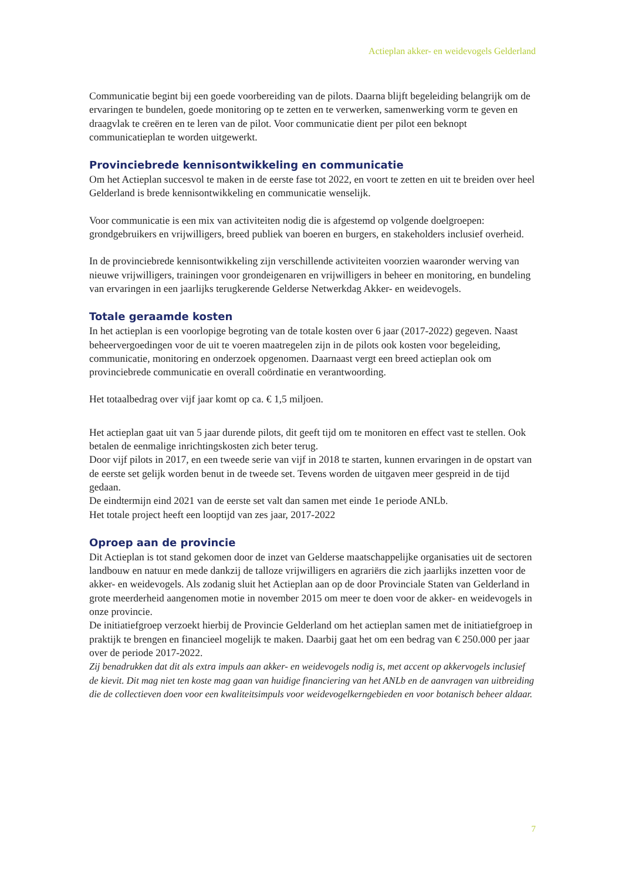Actieplan akker- en weidevogels Gelderland
Communicatie begint bij een goede voorbereiding van de pilots. Daarna blijft begeleiding belangrijk om de ervaringen te bundelen, goede monitoring op te zetten en te verwerken, samenwerking vorm te geven en draagvlak te creëren en te leren van de pilot. Voor communicatie dient per pilot een beknopt communicatieplan te worden uitgewerkt.
Provinciebrede kennisontwikkeling en communicatie
Om het Actieplan succesvol te maken in de eerste fase tot 2022, en voort te zetten en uit te breiden over heel Gelderland is brede kennisontwikkeling en communicatie wenselijk.
Voor communicatie is een mix van activiteiten nodig die is afgestemd op volgende doelgroepen: grondgebruikers en vrijwilligers, breed publiek van boeren en burgers, en stakeholders inclusief overheid.
In de provinciebrede kennisontwikkeling zijn verschillende activiteiten voorzien waaronder werving van nieuwe vrijwilligers, trainingen voor grondeigenaren en vrijwilligers in beheer en monitoring, en bundeling van ervaringen in een jaarlijks terugkerende Gelderse Netwerkdag Akker- en weidevogels.
Totale geraamde kosten
In het actieplan is een voorlopige begroting van de totale kosten over 6 jaar (2017-2022) gegeven. Naast beheervergoedingen voor de uit te voeren maatregelen zijn in de pilots ook kosten voor begeleiding, communicatie, monitoring en onderzoek opgenomen. Daarnaast vergt een breed actieplan ook om provinciebrede communicatie en overall coördinatie en verantwoording.
Het totaalbedrag over vijf jaar komt op ca. € 1,5 miljoen.
Het actieplan gaat uit van 5 jaar durende pilots, dit geeft tijd om te monitoren en effect vast te stellen. Ook betalen de eenmalige inrichtingskosten zich beter terug.
Door vijf pilots in 2017, en een tweede serie van vijf in 2018 te starten, kunnen ervaringen in de opstart van de eerste set gelijk worden benut in de tweede set. Tevens worden de uitgaven meer gespreid in de tijd gedaan.
De eindtermijn eind 2021 van de eerste set valt dan samen met einde 1e periode ANLb.
Het totale project heeft een looptijd van zes jaar, 2017-2022
Oproep aan de provincie
Dit Actieplan is tot stand gekomen door de inzet van Gelderse maatschappelijke organisaties uit de sectoren landbouw en natuur en mede dankzij de talloze vrijwilligers en agrariërs die zich jaarlijks inzetten voor de akker- en weidevogels. Als zodanig sluit het Actieplan aan op de door Provinciale Staten van Gelderland in grote meerderheid aangenomen motie in november 2015 om meer te doen voor de akker- en weidevogels in onze provincie.
De initiatiefgroep verzoekt hierbij de Provincie Gelderland om het actieplan samen met de initiatiefgroep in praktijk te brengen en financieel mogelijk te maken. Daarbij gaat het om een bedrag van € 250.000 per jaar over de periode 2017-2022.
Zij benadrukken dat dit als extra impuls aan akker- en weidevogels nodig is, met accent op akkervogels inclusief de kievit. Dit mag niet ten koste mag gaan van huidige financiering van het ANLb en de aanvragen van uitbreiding die de collectieven doen voor een kwaliteitsimpuls voor weidevogelkerngebieden en voor botanisch beheer aldaar.
7